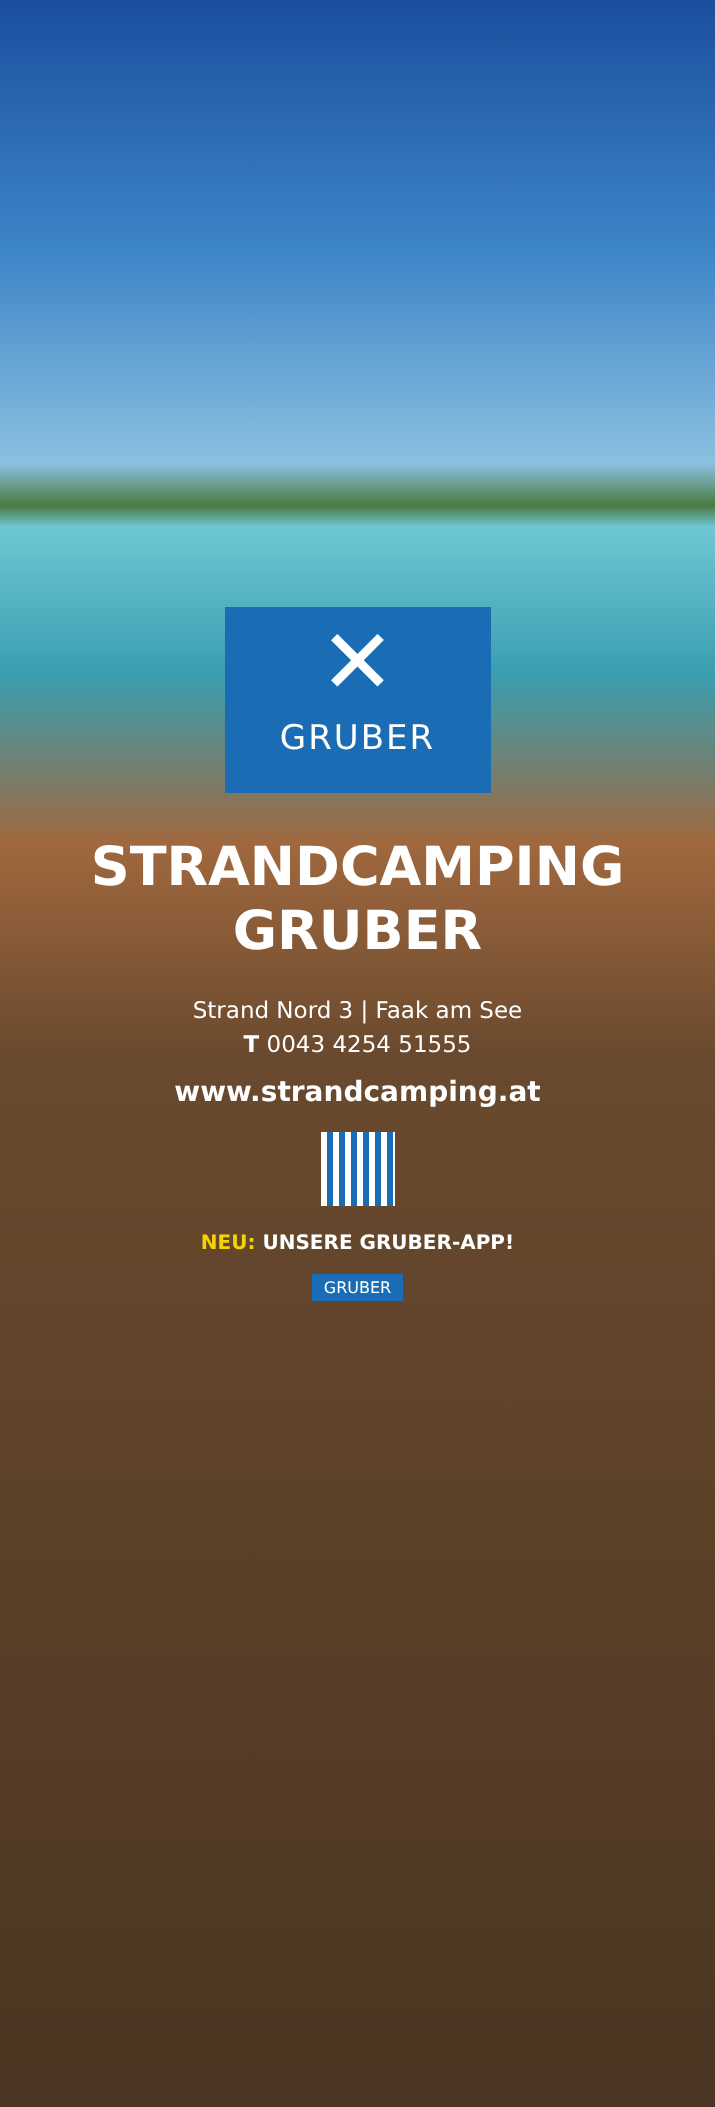✕
GRUBER
STRANDCAMPING
GRUBER
Strand Nord 3 | Faak am See
T 0043 4254 51555
www.strandcamping.at
NEU: UNSERE GRUBER-APP!
GRUBER